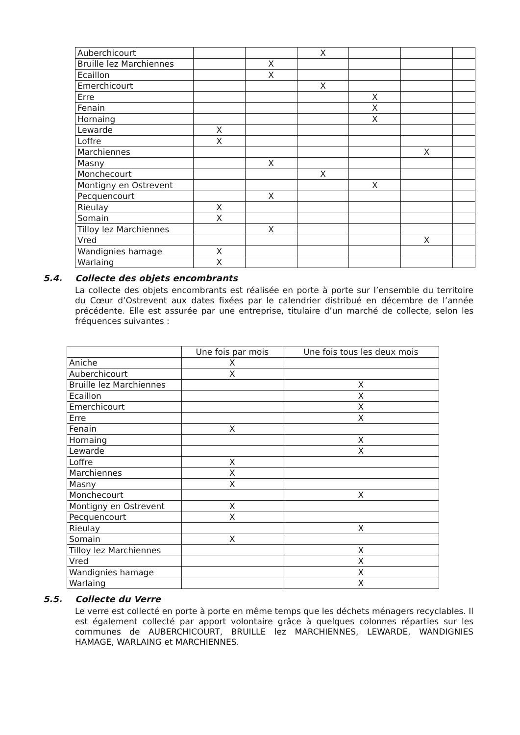| Auberchicourt | | | X | | | |
| Bruille lez Marchiennes | | X | | | | |
| Ecaillon | | X | | | | |
| Emerchicourt | | | X | | | |
| Erre | | | | X | | |
| Fenain | | | | X | | |
| Hornaing | | | | X | | |
| Lewarde | X | | | | | |
| Loffre | X | | | | | |
| Marchiennes | | | | | X | |
| Masny | | X | | | | |
| Monchecourt | | | X | | | |
| Montigny en Ostrevent | | | | X | | |
| Pecquencourt | | X | | | | |
| Rieulay | X | | | | | |
| Somain | X | | | | | |
| Tilloy lez Marchiennes | | X | | | | |
| Vred | | | | | X | |
| Wandignies hamage | X | | | | | |
| Warlaing | X | | | | | |
5.4. Collecte des objets encombrants
La collecte des objets encombrants est réalisée en porte à porte sur l’ensemble du territoire du Cœur d’Ostrevent aux dates fixées par le calendrier distribué en décembre de l’année précédente. Elle est assurée par une entreprise, titulaire d’un marché de collecte, selon les fréquences suivantes :
| | Une fois par mois | Une fois tous les deux mois |
| --- | --- | --- |
| Aniche | X | |
| Auberchicourt | X | |
| Bruille lez Marchiennes | | X |
| Ecaillon | | X |
| Emerchicourt | | X |
| Erre | | X |
| Fenain | X | |
| Hornaing | | X |
| Lewarde | | X |
| Loffre | X | |
| Marchiennes | X | |
| Masny | X | |
| Monchecourt | | X |
| Montigny en Ostrevent | X | |
| Pecquencourt | X | |
| Rieulay | | X |
| Somain | X | |
| Tilloy lez Marchiennes | | X |
| Vred | | X |
| Wandignies hamage | | X |
| Warlaing | | X |
5.5. Collecte du Verre
Le verre est collecté en porte à porte en même temps que les déchets ménagers recyclables. Il est également collecté par apport volontaire grâce à quelques colonnes réparties sur les communes de AUBERCHICOURT, BRUILLE lez MARCHIENNES, LEWARDE, WANDIGNIES HAMAGE, WARLAING et MARCHIENNES.